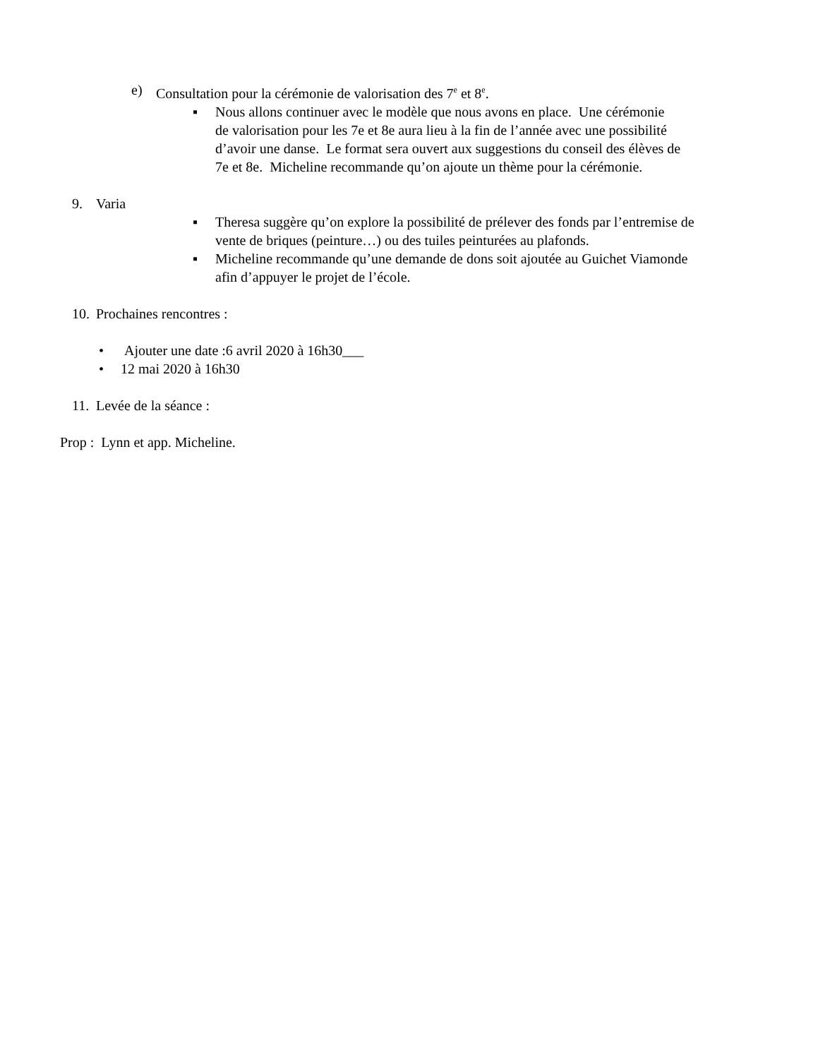e) Consultation pour la cérémonie de valorisation des 7<sup>e</sup> et 8<sup>e</sup>.
▪ Nous allons continuer avec le modèle que nous avons en place. Une cérémonie de valorisation pour les 7e et 8e aura lieu à la fin de l’année avec une possibilité d’avoir une danse. Le format sera ouvert aux suggestions du conseil des élèves de 7e et 8e. Micheline recommande qu’on ajoute un thème pour la cérémonie.
9. Varia
▪ Theresa suggère qu’on explore la possibilité de prélever des fonds par l’entremise de vente de briques (peinture…) ou des tuiles peinturées au plafonds.
▪ Micheline recommande qu’une demande de dons soit ajoutée au Guichet Viamonde afin d’appuyer le projet de l’école.
10. Prochaines rencontres :
• Ajouter une date :6 avril 2020 à 16h30___
• 12 mai 2020 à 16h30
11. Levée de la séance :
Prop : Lynn et app. Micheline.